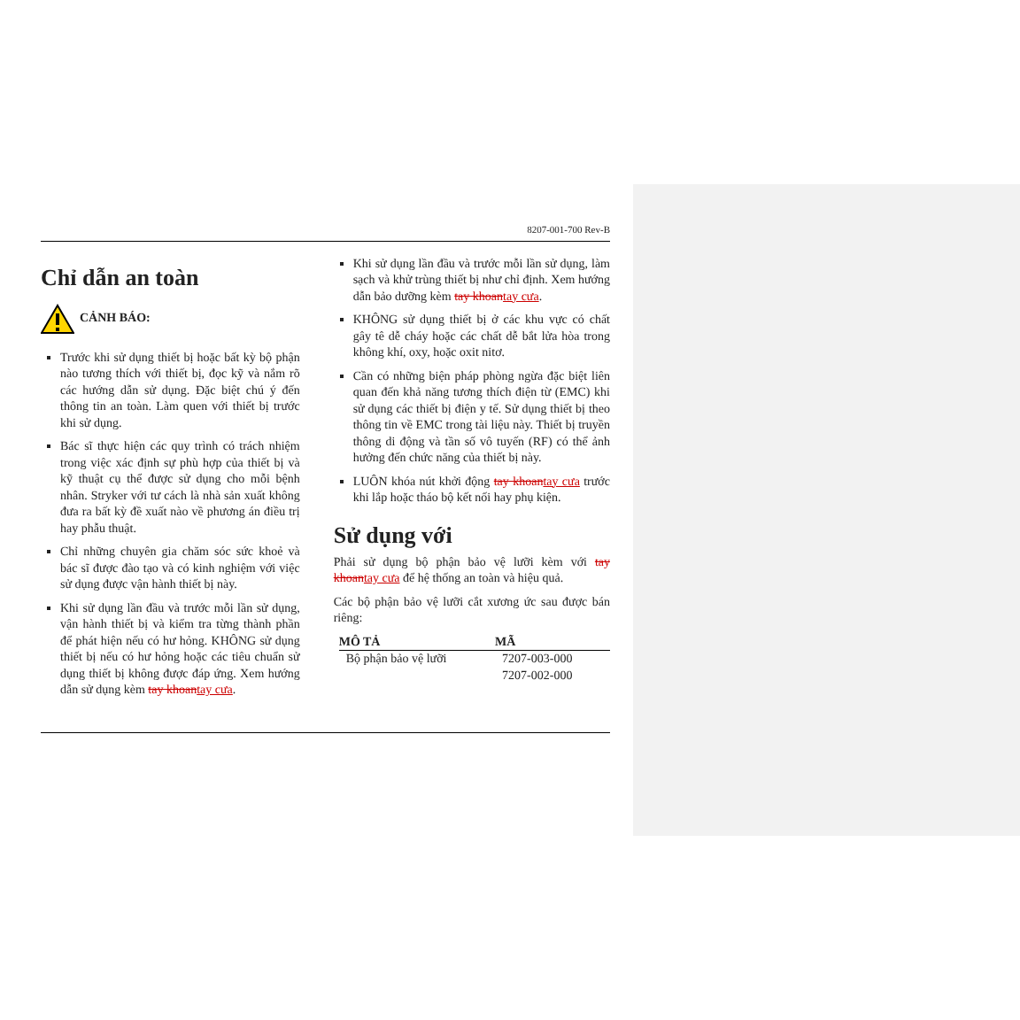8207-001-700 Rev-B
Chỉ dẫn an toàn
CẢNH BÁO:
Trước khi sử dụng thiết bị hoặc bất kỳ bộ phận nào tương thích với thiết bị, đọc kỹ và nắm rõ các hướng dẫn sử dụng. Đặc biệt chú ý đến thông tin an toàn. Làm quen với thiết bị trước khi sử dụng.
Bác sĩ thực hiện các quy trình có trách nhiệm trong việc xác định sự phù hợp của thiết bị và kỹ thuật cụ thể được sử dụng cho mỗi bệnh nhân. Stryker với tư cách là nhà sản xuất không đưa ra bất kỳ đề xuất nào về phương án điều trị hay phẫu thuật.
Chỉ những chuyên gia chăm sóc sức khoẻ và bác sĩ được đào tạo và có kinh nghiệm với việc sử dụng được vận hành thiết bị này.
Khi sử dụng lần đầu và trước mỗi lần sử dụng, vận hành thiết bị và kiểm tra từng thành phần để phát hiện nếu có hư hỏng. KHÔNG sử dụng thiết bị nếu có hư hỏng hoặc các tiêu chuẩn sử dụng thiết bị không được đáp ứng. Xem hướng dẫn sử dụng kèm tay khoan tay cưa.
Khi sử dụng lần đầu và trước mỗi lần sử dụng, làm sạch và khử trùng thiết bị như chỉ định. Xem hướng dẫn bảo dưỡng kèm tay khoan tay cưa.
KHÔNG sử dụng thiết bị ở các khu vực có chất gây tê dễ cháy hoặc các chất dễ bắt lửa hòa trong không khí, oxy, hoặc oxit nitơ.
Cần có những biện pháp phòng ngừa đặc biệt liên quan đến khả năng tương thích điện từ (EMC) khi sử dụng các thiết bị điện y tế. Sử dụng thiết bị theo thông tin về EMC trong tài liệu này. Thiết bị truyền thông di động và tần số vô tuyến (RF) có thể ảnh hưởng đến chức năng của thiết bị này.
LUÔN khóa nút khởi động tay khoan tay cưa trước khi lắp hoặc tháo bộ kết nối hay phụ kiện.
Sử dụng với
Phải sử dụng bộ phận bảo vệ lưỡi kèm với tay khoan tay cưa để hệ thống an toàn và hiệu quả.
Các bộ phận bảo vệ lưỡi cắt xương ức sau được bán riêng:
| MÔ TẢ | MÃ |
| --- | --- |
| Bộ phận bảo vệ lưỡi | 7207-003-000 |
| | 7207-002-000 |